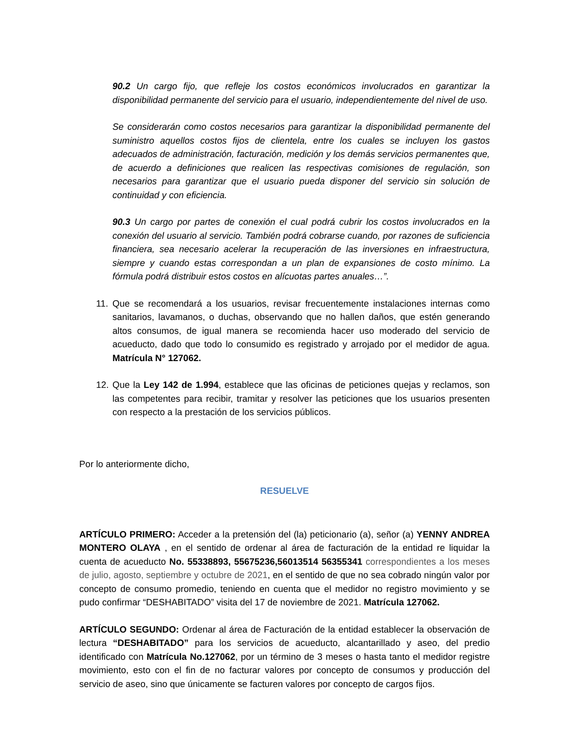90.2 Un cargo fijo, que refleje los costos económicos involucrados en garantizar la disponibilidad permanente del servicio para el usuario, independientemente del nivel de uso.
Se considerarán como costos necesarios para garantizar la disponibilidad permanente del suministro aquellos costos fijos de clientela, entre los cuales se incluyen los gastos adecuados de administración, facturación, medición y los demás servicios permanentes que, de acuerdo a definiciones que realicen las respectivas comisiones de regulación, son necesarios para garantizar que el usuario pueda disponer del servicio sin solución de continuidad y con eficiencia.
90.3 Un cargo por partes de conexión el cual podrá cubrir los costos involucrados en la conexión del usuario al servicio. También podrá cobrarse cuando, por razones de suficiencia financiera, sea necesario acelerar la recuperación de las inversiones en infraestructura, siempre y cuando estas correspondan a un plan de expansiones de costo mínimo. La fórmula podrá distribuir estos costos en alícuotas partes anuales…”.
11.
Que se recomendará a los usuarios, revisar frecuentemente instalaciones internas como sanitarios, lavamanos, o duchas, observando que no hallen daños, que estén generando altos consumos, de igual manera se recomienda hacer uso moderado del servicio de acueducto, dado que todo lo consumido es registrado y arrojado por el medidor de agua. Matrícula N° 127062.
12.
Que la Ley 142 de 1.994, establece que las oficinas de peticiones quejas y reclamos, son las competentes para recibir, tramitar y resolver las peticiones que los usuarios presenten con respecto a la prestación de los servicios públicos.
Por lo anteriormente dicho,
RESUELVE
ARTÍCULO PRIMERO: Acceder a la pretensión del (la) peticionario (a), señor (a) YENNY ANDREA MONTERO OLAYA , en el sentido de ordenar al área de facturación de la entidad re liquidar la cuenta de acueducto No. 55338893, 55675236,56013514 56355341 correspondientes a los meses de julio, agosto, septiembre y octubre de 2021, en el sentido de que no sea cobrado ningún valor por concepto de consumo promedio, teniendo en cuenta que el medidor no registro movimiento y se pudo confirmar “DESHABITADO” visita del 17 de noviembre de 2021. Matrícula 127062.
ARTÍCULO SEGUNDO: Ordenar al área de Facturación de la entidad establecer la observación de lectura “DESHABITADO” para los servicios de acueducto, alcantarillado y aseo, del predio identificado con Matrícula No.127062, por un término de 3 meses o hasta tanto el medidor registre movimiento, esto con el fin de no facturar valores por concepto de consumos y producción del servicio de aseo, sino que únicamente se facturen valores por concepto de cargos fijos.